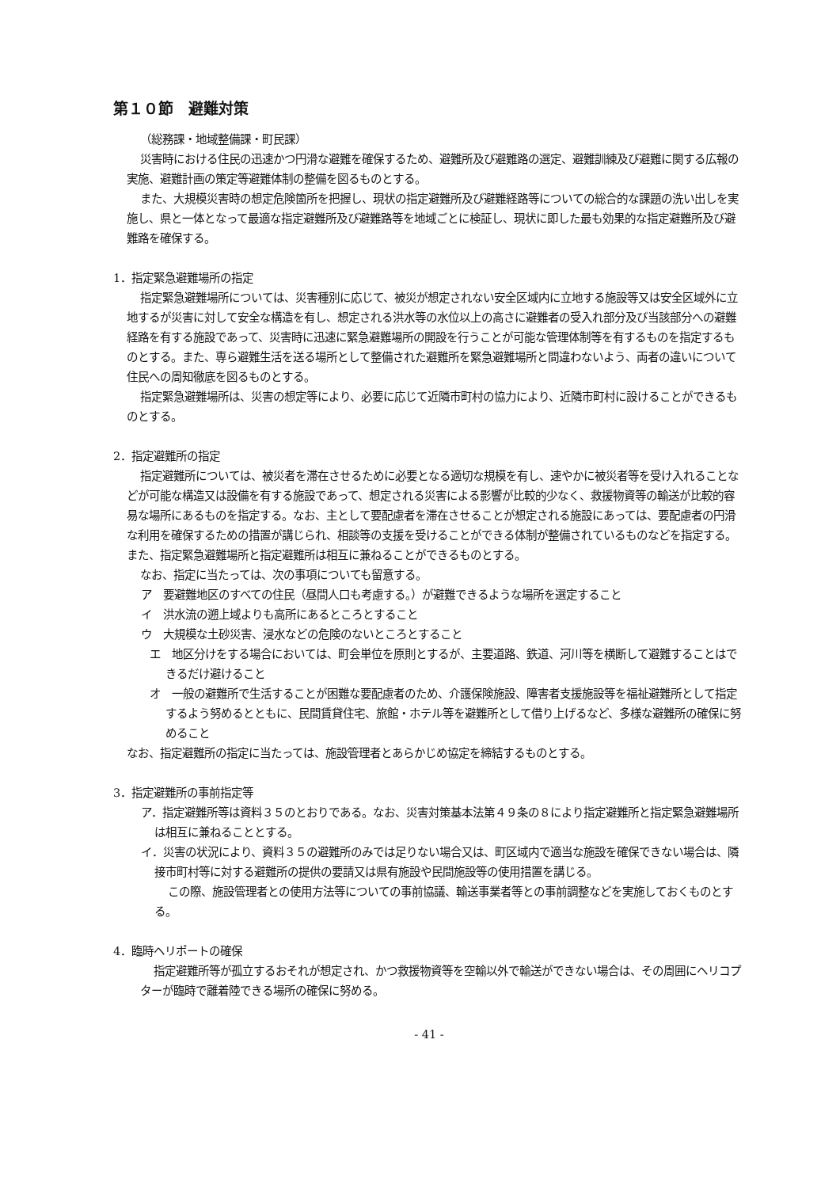第１０節　避難対策
（総務課・地域整備課・町民課）
災害時における住民の迅速かつ円滑な避難を確保するため、避難所及び避難路の選定、避難訓練及び避難に関する広報の実施、避難計画の策定等避難体制の整備を図るものとする。
また、大規模災害時の想定危険箇所を把握し、現状の指定避難所及び避難経路等についての総合的な課題の洗い出しを実施し、県と一体となって最適な指定避難所及び避難路等を地域ごとに検証し、現状に即した最も効果的な指定避難所及び避難路を確保する。
1．指定緊急避難場所の指定
指定緊急避難場所については、災害種別に応じて、被災が想定されない安全区域内に立地する施設等又は安全区域外に立地するが災害に対して安全な構造を有し、想定される洪水等の水位以上の高さに避難者の受入れ部分及び当該部分への避難経路を有する施設であって、災害時に迅速に緊急避難場所の開設を行うことが可能な管理体制等を有するものを指定するものとする。また、専ら避難生活を送る場所として整備された避難所を緊急避難場所と間違わないよう、両者の違いについて住民への周知徹底を図るものとする。
指定緊急避難場所は、災害の想定等により、必要に応じて近隣市町村の協力により、近隣市町村に設けることができるものとする。
2．指定避難所の指定
指定避難所については、被災者を滞在させるために必要となる適切な規模を有し、速やかに被災者等を受け入れることなどが可能な構造又は設備を有する施設であって、想定される災害による影響が比較的少なく、救援物資等の輸送が比較的容易な場所にあるものを指定する。なお、主として要配慮者を滞在させることが想定される施設にあっては、要配慮者の円滑な利用を確保するための措置が講じられ、相談等の支援を受けることができる体制が整備されているものなどを指定する。また、指定緊急避難場所と指定避難所は相互に兼ねることができるものとする。
なお、指定に当たっては、次の事項についても留意する。
ア　要避難地区のすべての住民（昼間人口も考慮する。）が避難できるような場所を選定すること
イ　洪水流の遡上域よりも高所にあるところとすること
ウ　大規模な土砂災害、浸水などの危険のないところとすること
エ　地区分けをする場合においては、町会単位を原則とするが、主要道路、鉄道、河川等を横断して避難することはできるだけ避けること
オ　一般の避難所で生活することが困難な要配慮者のため、介護保険施設、障害者支援施設等を福祉避難所として指定するよう努めるとともに、民間賃貸住宅、旅館・ホテル等を避難所として借り上げるなど、多様な避難所の確保に努めること
なお、指定避難所の指定に当たっては、施設管理者とあらかじめ協定を締結するものとする。
3．指定避難所の事前指定等
ア．指定避難所等は資料３５のとおりである。なお、災害対策基本法第４９条の８により指定避難所と指定緊急避難場所は相互に兼ねることとする。
イ．災害の状況により、資料３５の避難所のみでは足りない場合又は、町区域内で適当な施設を確保できない場合は、隣接市町村等に対する避難所の提供の要請又は県有施設や民間施設等の使用措置を講じる。
この際、施設管理者との使用方法等についての事前協議、輸送事業者等との事前調整などを実施しておくものとする。
4．臨時ヘリポートの確保
指定避難所等が孤立するおそれが想定され、かつ救援物資等を空輸以外で輸送ができない場合は、その周囲にヘリコプターが臨時で離着陸できる場所の確保に努める。
- 41 -